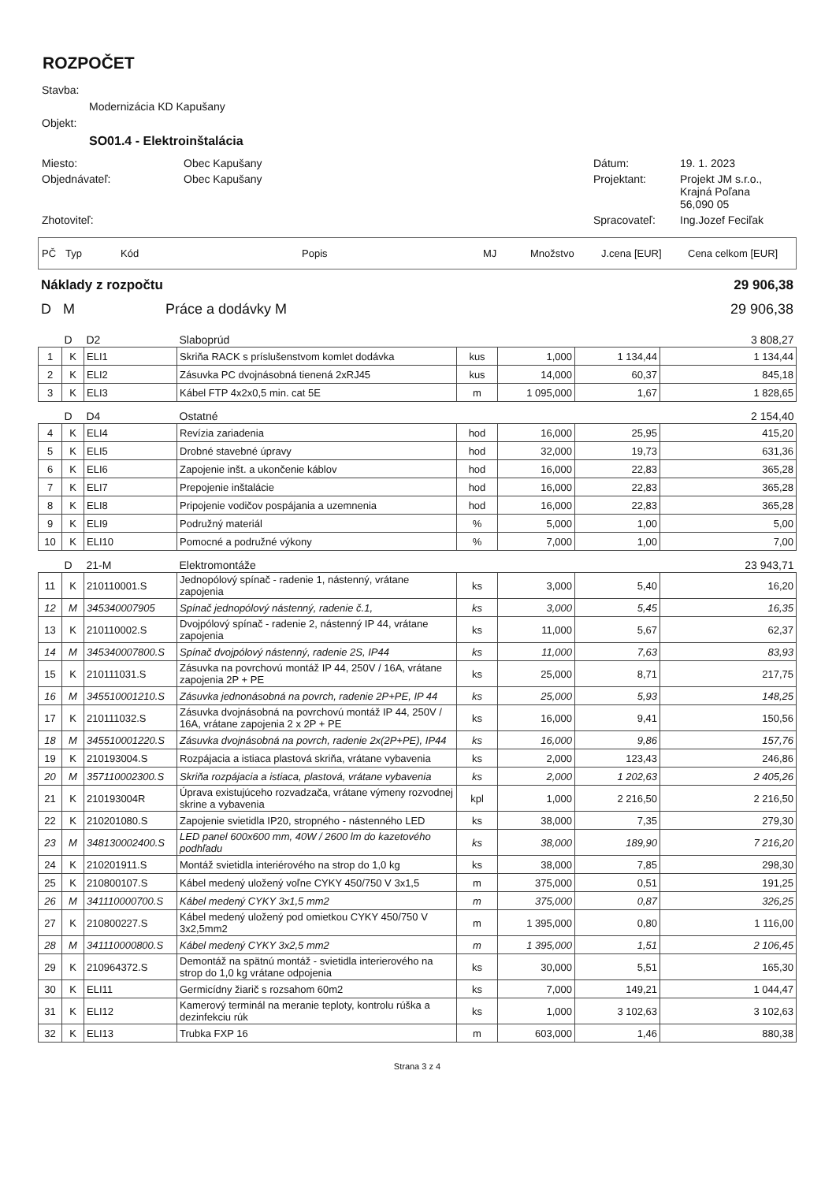ROZPOČET
Stavba:
Modernizácia KD Kapušany
Objekt:
SO01.4 - Elektroinštalácia
Miesto:
Obec Kapušany
Dátum:
19. 1. 2023
Objednávateľ:
Obec Kapušany
Projektant:
Projekt JM s.r.o.,
Krajná Poľana
56,090 05
Zhotoviteľ:
Spracovateľ:
Ing.Jozef Feciľak
PČ Typ Kód Popis MJ Množstvo J.cena [EUR] Cena celkom [EUR]
Náklady z rozpočtu 29 906,38
D M Práce a dodávky M 29 906,38
| | D | D2 | Slaboprúd | | | | 3 808,27 |
| 1 | K | ELI1 | Skriňa RACK s príslušenstvom komlet dodávka | kus | 1,000 | 1 134,44 | 1 134,44 |
| 2 | K | ELI2 | Zásuvka PC dvojnásobná tienená 2xRJ45 | kus | 14,000 | 60,37 | 845,18 |
| 3 | K | ELI3 | Kábel FTP 4x2x0,5 min. cat 5E | m | 1 095,000 | 1,67 | 1 828,65 |
| | D | D4 | Ostatné | | | | 2 154,40 |
| 4 | K | ELI4 | Revízia zariadenia | hod | 16,000 | 25,95 | 415,20 |
| 5 | K | ELI5 | Drobné stavebné úpravy | hod | 32,000 | 19,73 | 631,36 |
| 6 | K | ELI6 | Zapojenie inšt. a ukončenie káblov | hod | 16,000 | 22,83 | 365,28 |
| 7 | K | ELI7 | Prepojenie inštalácie | hod | 16,000 | 22,83 | 365,28 |
| 8 | K | ELI8 | Pripojenie vodičov pospájania a uzemnenia | hod | 16,000 | 22,83 | 365,28 |
| 9 | K | ELI9 | Podružný materiál | % | 5,000 | 1,00 | 5,00 |
| 10 | K | ELI10 | Pomocné a podružné výkony | % | 7,000 | 1,00 | 7,00 |
| | D | 21-M | Elektromontáže | | | | 23 943,71 |
| 11 | K | 210110001.S | Jednopólový spínač - radenie 1, nástenný, vrátane zapojenia | ks | 3,000 | 5,40 | 16,20 |
| 12 | M | 345340007905 | Spínač jednopólový nástenný, radenie č.1, | ks | 3,000 | 5,45 | 16,35 |
| 13 | K | 210110002.S | Dvojpólový spínač - radenie 2, nástenný IP 44, vrátane zapojenia | ks | 11,000 | 5,67 | 62,37 |
| 14 | M | 345340007800.S | Spínač dvojpólový nástenný, radenie 2S, IP44 | ks | 11,000 | 7,63 | 83,93 |
| 15 | K | 210111031.S | Zásuvka na povrchovú montáž IP 44, 250V / 16A, vrátane zapojenia 2P + PE | ks | 25,000 | 8,71 | 217,75 |
| 16 | M | 345510001210.S | Zásuvka jednonásobná na povrch, radenie 2P+PE, IP 44 | ks | 25,000 | 5,93 | 148,25 |
| 17 | K | 210111032.S | Zásuvka dvojnásobná na povrchovú montáž IP 44, 250V / 16A, vrátane zapojenia 2 x 2P + PE | ks | 16,000 | 9,41 | 150,56 |
| 18 | M | 345510001220.S | Zásuvka dvojnásobná na povrch, radenie 2x(2P+PE), IP44 | ks | 16,000 | 9,86 | 157,76 |
| 19 | K | 210193004.S | Rozpájacia a istiaca plastová skriňa, vrátane vybavenia | ks | 2,000 | 123,43 | 246,86 |
| 20 | M | 357110002300.S | Skriňa rozpájacia a istiaca, plastová, vrátane vybavenia | ks | 2,000 | 1 202,63 | 2 405,26 |
| 21 | K | 210193004R | Úprava existujúceho rozvadzača, vrátane výmeny rozvodnej skrine a vybavenia | kpl | 1,000 | 2 216,50 | 2 216,50 |
| 22 | K | 210201080.S | Zapojenie svietidla IP20, stropného - nástenného LED | ks | 38,000 | 7,35 | 279,30 |
| 23 | M | 348130002400.S | LED panel 600x600 mm, 40W / 2600 lm do kazetového podhľadu | ks | 38,000 | 189,90 | 7 216,20 |
| 24 | K | 210201911.S | Montáž svietidla interiérového na strop do 1,0 kg | ks | 38,000 | 7,85 | 298,30 |
| 25 | K | 210800107.S | Kábel medený uložený voľne CYKY 450/750 V 3x1,5 | m | 375,000 | 0,51 | 191,25 |
| 26 | M | 341110000700.S | Kábel medený CYKY 3x1,5 mm2 | m | 375,000 | 0,87 | 326,25 |
| 27 | K | 210800227.S | Kábel medený uložený pod omietkou CYKY 450/750 V 3x2,5mm2 | m | 1 395,000 | 0,80 | 1 116,00 |
| 28 | M | 341110000800.S | Kábel medený CYKY 3x2,5 mm2 | m | 1 395,000 | 1,51 | 2 106,45 |
| 29 | K | 210964372.S | Demontáž na spätnú montáž - svietidla interierového na strop do 1,0 kg vrátane odpojenia | ks | 30,000 | 5,51 | 165,30 |
| 30 | K | ELI11 | Germicídny žiarič s rozsahom 60m2 | ks | 7,000 | 149,21 | 1 044,47 |
| 31 | K | ELI12 | Kamerový terminál na meranie teploty, kontrolu rúška a dezinfekciu rúk | ks | 1,000 | 3 102,63 | 3 102,63 |
| 32 | K | ELI13 | Trubka FXP 16 | m | 603,000 | 1,46 | 880,38 |
Strana 3 z 4